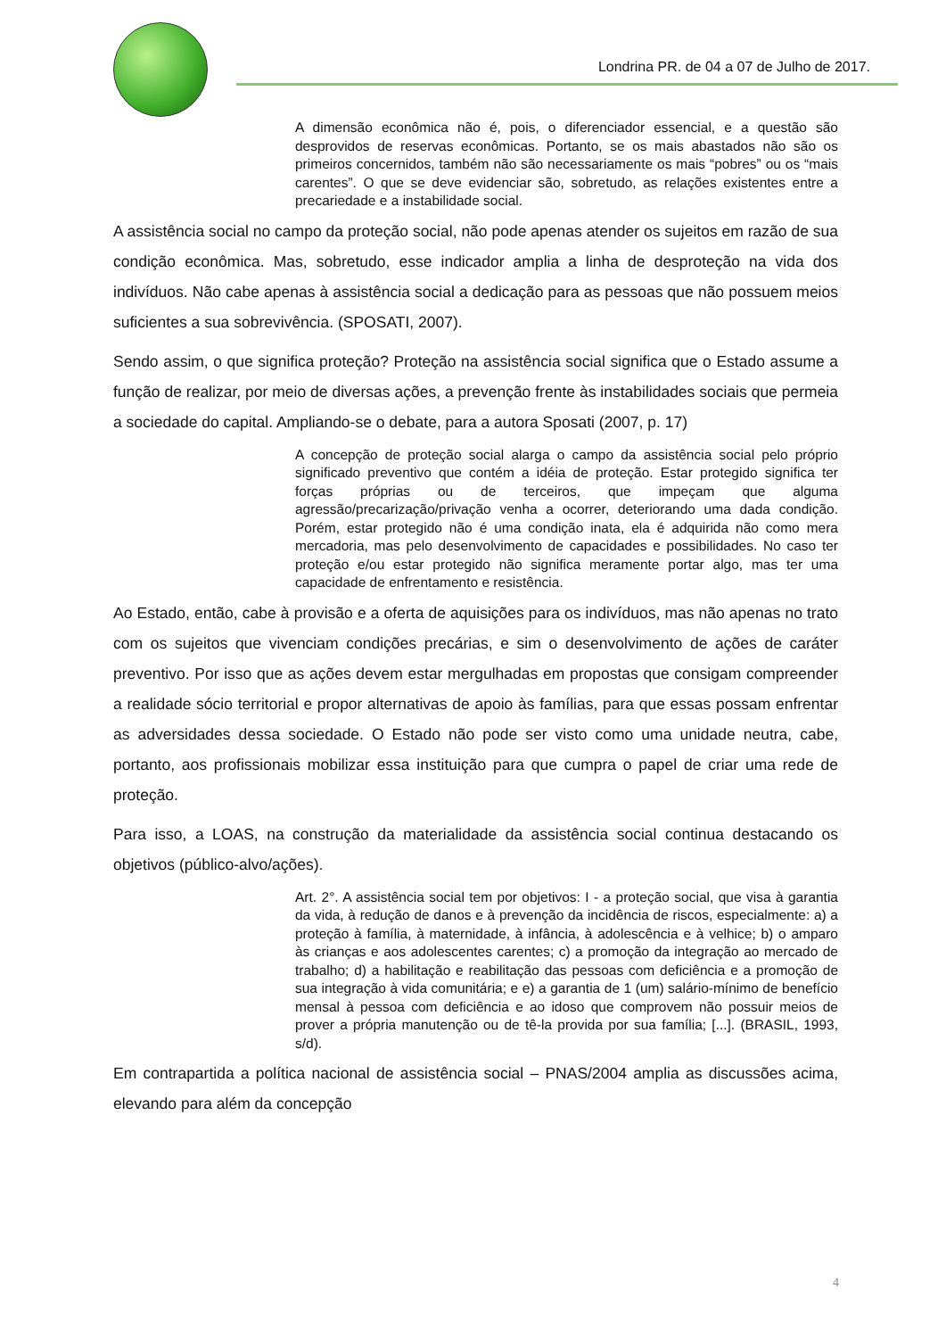Londrina PR. de 04 a 07 de Julho de 2017.
A dimensão econômica não é, pois, o diferenciador essencial, e a questão são desprovidos de reservas econômicas. Portanto, se os mais abastados não são os primeiros concernidos, também não são necessariamente os mais “pobres” ou os “mais carentes”. O que se deve evidenciar são, sobretudo, as relações existentes entre a precariedade e a instabilidade social.
A assistência social no campo da proteção social, não pode apenas atender os sujeitos em razão de sua condição econômica. Mas, sobretudo, esse indicador amplia a linha de desproteção na vida dos indivíduos. Não cabe apenas à assistência social a dedicação para as pessoas que não possuem meios suficientes a sua sobrevivência. (SPOSATI, 2007).
Sendo assim, o que significa proteção? Proteção na assistência social significa que o Estado assume a função de realizar, por meio de diversas ações, a prevenção frente às instabilidades sociais que permeia a sociedade do capital. Ampliando-se o debate, para a autora Sposati (2007, p. 17)
A concepção de proteção social alarga o campo da assistência social pelo próprio significado preventivo que contém a idéia de proteção. Estar protegido significa ter forças próprias ou de terceiros, que impeçam que alguma agressão/precarização/privação venha a ocorrer, deteriorando uma dada condição. Porém, estar protegido não é uma condição inata, ela é adquirida não como mera mercadoria, mas pelo desenvolvimento de capacidades e possibilidades. No caso ter proteção e/ou estar protegido não significa meramente portar algo, mas ter uma capacidade de enfrentamento e resistência.
Ao Estado, então, cabe à provisão e a oferta de aquisições para os indivíduos, mas não apenas no trato com os sujeitos que vivenciam condições precárias, e sim o desenvolvimento de ações de caráter preventivo. Por isso que as ações devem estar mergulhadas em propostas que consigam compreender a realidade sócio territorial e propor alternativas de apoio às famílias, para que essas possam enfrentar as adversidades dessa sociedade. O Estado não pode ser visto como uma unidade neutra, cabe, portanto, aos profissionais mobilizar essa instituição para que cumpra o papel de criar uma rede de proteção.
Para isso, a LOAS, na construção da materialidade da assistência social continua destacando os objetivos (público-alvo/ações).
Art. 2°. A assistência social tem por objetivos: I - a proteção social, que visa à garantia da vida, à redução de danos e à prevenção da incidência de riscos, especialmente: a) a proteção à família, à maternidade, à infância, à adolescência e à velhice; b) o amparo às crianças e aos adolescentes carentes; c) a promoção da integração ao mercado de trabalho; d) a habilitação e reabilitação das pessoas com deficiência e a promoção de sua integração à vida comunitária; e e) a garantia de 1 (um) salário-mínimo de benefício mensal à pessoa com deficiência e ao idoso que comprovem não possuir meios de prover a própria manutenção ou de tê-la provida por sua família; [...]. (BRASIL, 1993, s/d).
Em contrapartida a política nacional de assistência social – PNAS/2004 amplia as discussões acima, elevando para além da concepção
4